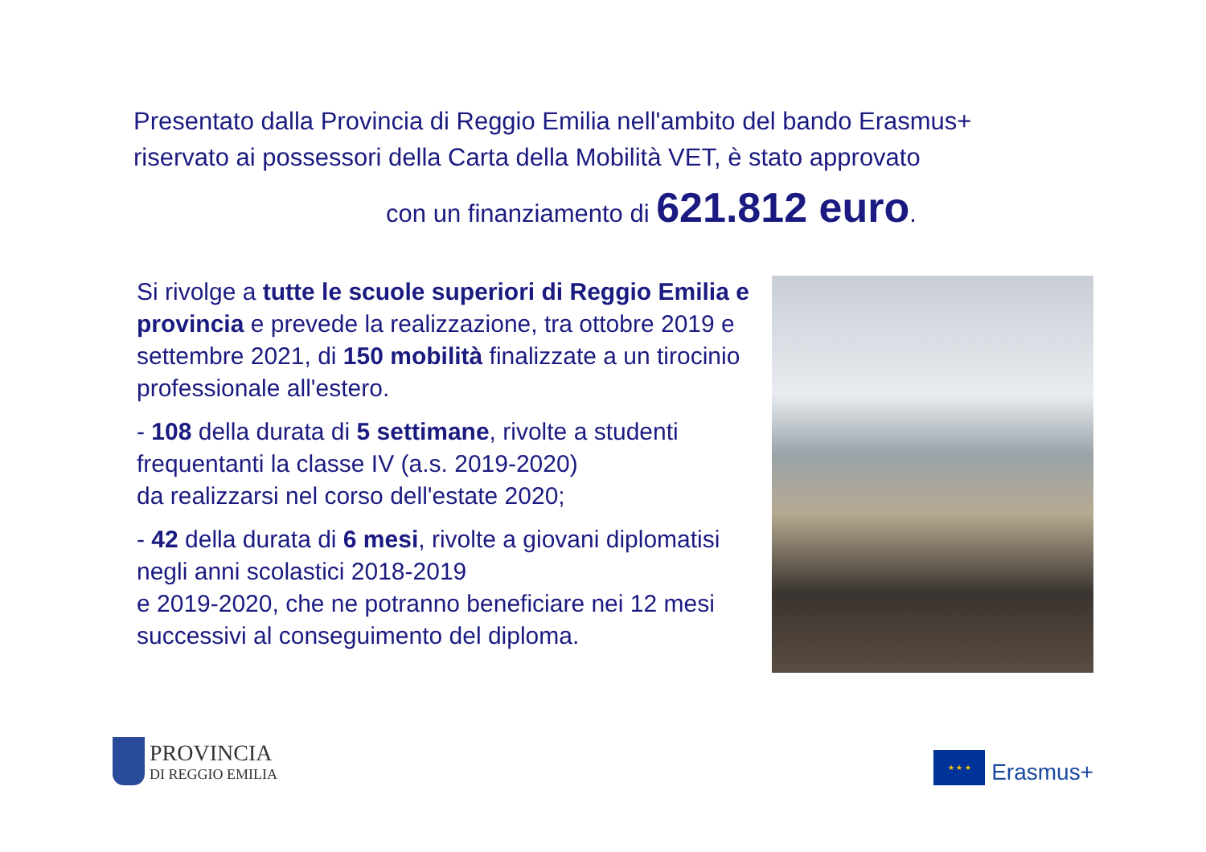Presentato dalla Provincia di Reggio Emilia nell'ambito del bando Erasmus+
riservato ai possessori della Carta della Mobilità VET, è stato approvato
con un finanziamento di 621.812 euro.
Si rivolge a tutte le scuole superiori di Reggio Emilia e provincia e prevede la realizzazione, tra ottobre 2019 e settembre 2021, di 150 mobilità finalizzate a un tirocinio professionale all'estero.
- 108 della durata di 5 settimane, rivolte a studenti frequentanti la classe IV (a.s. 2019-2020)
da realizzarsi nel corso dell'estate 2020;
- 42 della durata di 6 mesi, rivolte a giovani diplomatisi negli anni scolastici 2018-2019
e 2019-2020, che ne potranno beneficiare nei 12 mesi successivi al conseguimento del diploma.
PROVINCIA
DI REGGIO EMILIA
★ ★ ★
Erasmus+